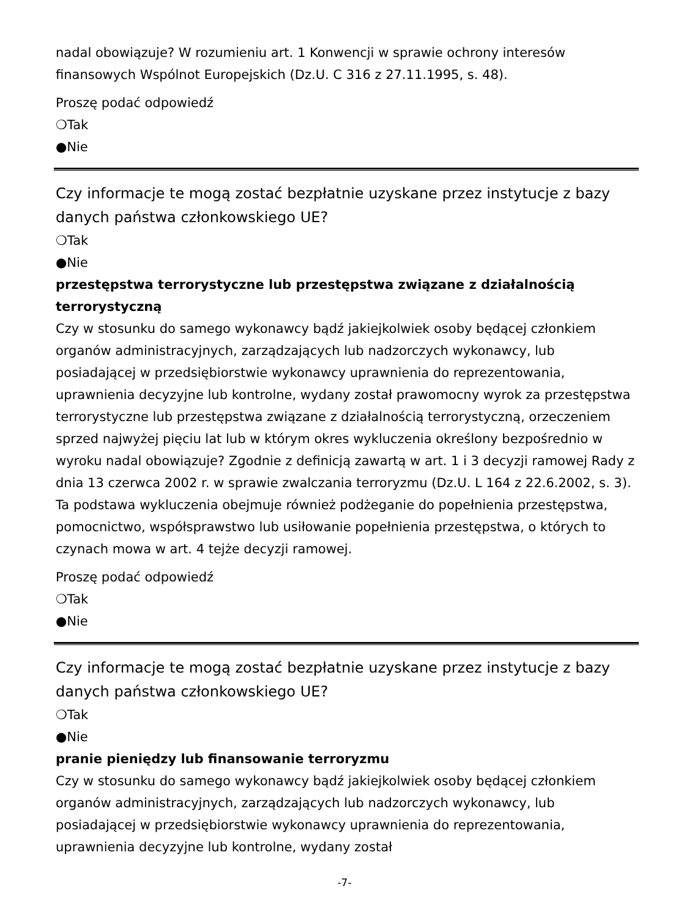nadal obowiązuje? W rozumieniu art. 1 Konwencji w sprawie ochrony interesów finansowych Wspólnot Europejskich (Dz.U. C 316 z 27.11.1995, s. 48).
Proszę podać odpowiedź
❍Tak
●Nie
Czy informacje te mogą zostać bezpłatnie uzyskane przez instytucje z bazy danych państwa członkowskiego UE?
❍Tak
●Nie
przestępstwa terrorystyczne lub przestępstwa związane z działalnością terrorystyczną
Czy w stosunku do samego wykonawcy bądź jakiejkolwiek osoby będącej członkiem organów administracyjnych, zarządzających lub nadzorczych wykonawcy, lub posiadającej w przedsiębiorstwie wykonawcy uprawnienia do reprezentowania, uprawnienia decyzyjne lub kontrolne, wydany został prawomocny wyrok za przestępstwa terrorystyczne lub przestępstwa związane z działalnością terrorystyczną, orzeczeniem sprzed najwyżej pięciu lat lub w którym okres wykluczenia określony bezpośrednio w wyroku nadal obowiązuje? Zgodnie z definicją zawartą w art. 1 i 3 decyzji ramowej Rady z dnia 13 czerwca 2002 r. w sprawie zwalczania terroryzmu (Dz.U. L 164 z 22.6.2002, s. 3). Ta podstawa wykluczenia obejmuje również podżeganie do popełnienia przestępstwa, pomocnictwo, współsprawstwo lub usiłowanie popełnienia przestępstwa, o których to czynach mowa w art. 4 tejże decyzji ramowej.
Proszę podać odpowiedź
❍Tak
●Nie
Czy informacje te mogą zostać bezpłatnie uzyskane przez instytucje z bazy danych państwa członkowskiego UE?
❍Tak
●Nie
pranie pieniędzy lub finansowanie terroryzmu
Czy w stosunku do samego wykonawcy bądź jakiejkolwiek osoby będącej członkiem organów administracyjnych, zarządzających lub nadzorczych wykonawcy, lub posiadającej w przedsiębiorstwie wykonawcy uprawnienia do reprezentowania, uprawnienia decyzyjne lub kontrolne, wydany został
-7-